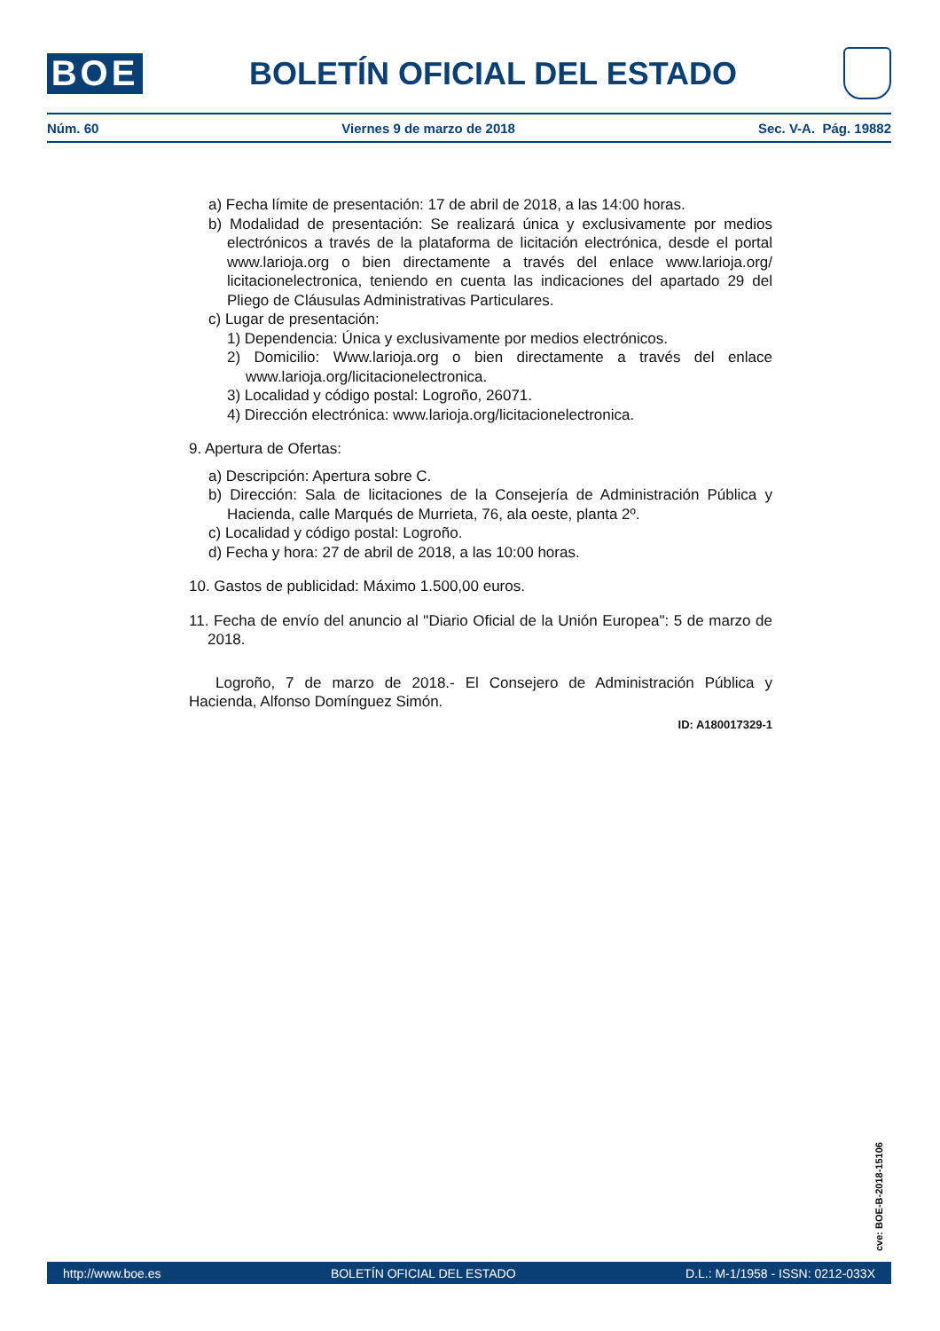BOE
BOLETÍN OFICIAL DEL ESTADO
Núm. 60 Viernes 9 de marzo de 2018 Sec. V-A. Pág. 19882
a) Fecha límite de presentación: 17 de abril de 2018, a las 14:00 horas.
b) Modalidad de presentación: Se realizará única y exclusivamente por medios electrónicos a través de la plataforma de licitación electrónica, desde el portal www.larioja.org o bien directamente a través del enlace www.larioja.org/ licitacionelectronica, teniendo en cuenta las indicaciones del apartado 29 del Pliego de Cláusulas Administrativas Particulares.
c) Lugar de presentación:
1) Dependencia: Única y exclusivamente por medios electrónicos.
2) Domicilio: Www.larioja.org o bien directamente a través del enlace www.larioja.org/licitacionelectronica.
3) Localidad y código postal: Logroño, 26071.
4) Dirección electrónica: www.larioja.org/licitacionelectronica.
9. Apertura de Ofertas:
a) Descripción: Apertura sobre C.
b) Dirección: Sala de licitaciones de la Consejería de Administración Pública y Hacienda, calle Marqués de Murrieta, 76, ala oeste, planta 2º.
c) Localidad y código postal: Logroño.
d) Fecha y hora: 27 de abril de 2018, a las 10:00 horas.
10. Gastos de publicidad: Máximo 1.500,00 euros.
11. Fecha de envío del anuncio al "Diario Oficial de la Unión Europea": 5 de marzo de 2018.
Logroño, 7 de marzo de 2018.- El Consejero de Administración Pública y Hacienda, Alfonso Domínguez Simón.
ID: A180017329-1
cve: BOE-B-2018-15106
http://www.boe.es BOLETÍN OFICIAL DEL ESTADO D.L.: M-1/1958 - ISSN: 0212-033X